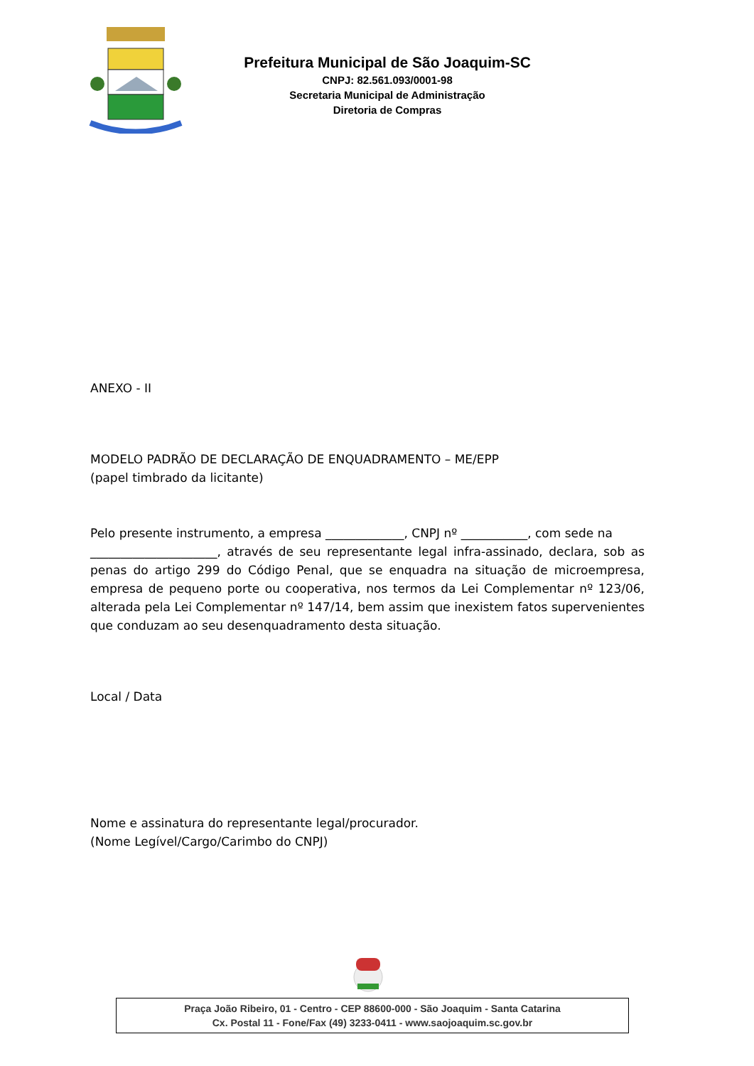Prefeitura Municipal de São Joaquim-SC
CNPJ: 82.561.093/0001-98
Secretaria Municipal de Administração
Diretoria de Compras
ANEXO - II
MODELO PADRÃO DE DECLARAÇÃO DE ENQUADRAMENTO – ME/EPP
(papel timbrado da licitante)
Pelo presente instrumento, a empresa _____________, CNPJ nº ___________, com sede na
_____________________, através de seu representante legal infra-assinado, declara, sob as penas do artigo 299 do Código Penal, que se enquadra na situação de microempresa, empresa de pequeno porte ou cooperativa, nos termos da Lei Complementar nº 123/06, alterada pela Lei Complementar nº 147/14, bem assim que inexistem fatos supervenientes que conduzam ao seu desenquadramento desta situação.
Local / Data
Nome e assinatura do representante legal/procurador.
(Nome Legível/Cargo/Carimbo do CNPJ)
Praça João Ribeiro, 01 - Centro - CEP 88600-000 - São Joaquim - Santa Catarina
Cx. Postal 11 - Fone/Fax (49) 3233-0411 - www.saojoaquim.sc.gov.br